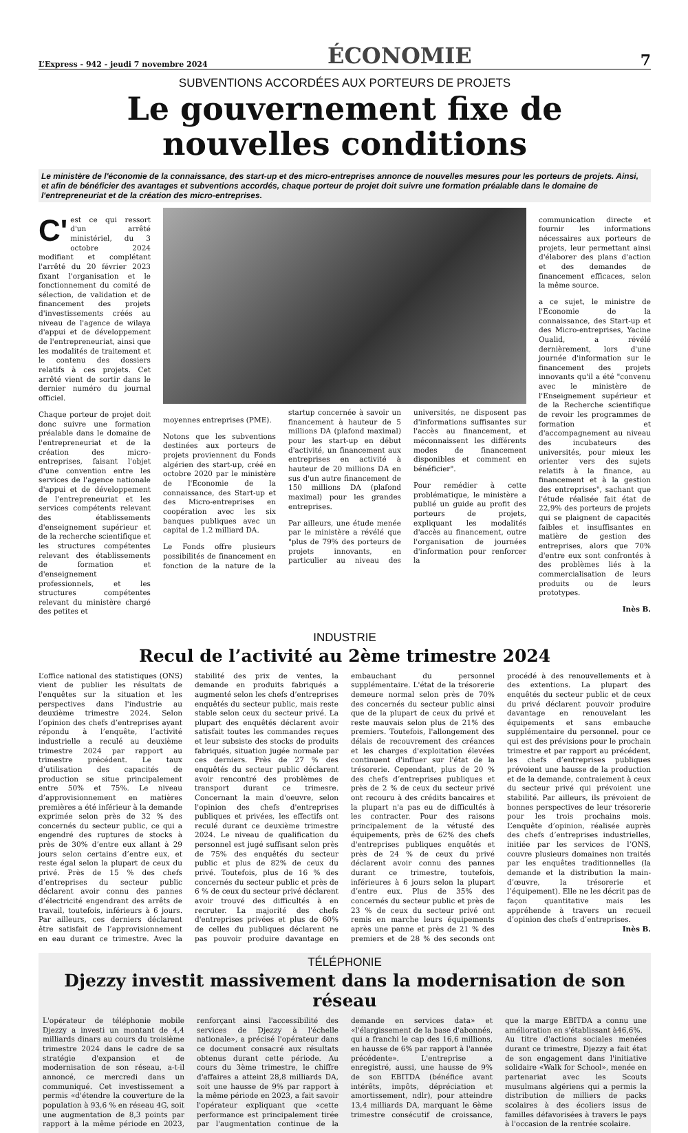L’Express - 942 - jeudi 7 novembre 2024
ÉCONOMIE
7
SUBVENTIONS ACCORDÉES AUX PORTEURS DE PROJETS
Le gouvernement fixe de nouvelles conditions
Le ministère de l'économie de la connaissance, des start-up et des micro-entreprises annonce de nouvelles mesures pour les porteurs de projets. Ainsi, et afin de bénéficier des avantages et subventions accordés, chaque porteur de projet doit suivre une formation préalable dans le domaine de l'entrepreneuriat et de la création des micro-entreprises.
C' est ce qui ressort d'un arrêté ministériel, du 3 octobre 2024 modifiant et complétant l'arrêté du 20 février 2023 fixant l'organisation et le fonctionnement du comité de sélection, de validation et de financement des projets d'investissements créés au niveau de l'agence de wilaya d'appui et de développement de l'entrepreneuriat, ainsi que les modalités de traitement et le contenu des dossiers relatifs à ces projets. Cet arrêté vient de sortir dans le dernier numéro du journal officiel.
Chaque porteur de projet doit donc suivre une formation préalable dans le domaine de l'entrepreneuriat et de la création des micro-entreprises, faisant l'objet d'une convention entre les services de l'agence nationale d'appui et de développement de l'entrepreneuriat et les services compétents relevant des établissements d'enseignement supérieur et de la recherche scientifique et les structures compétentes relevant des établissements de formation et d'enseignement professionnels, et les structures compétentes relevant du ministère chargé des petites et
moyennes entreprises (PME).
Notons que les subventions destinées aux porteurs de projets proviennent du Fonds algérien des start-up, créé en octobre 2020 par le ministère de l'Economie de la connaissance, des Start-up et des Micro-entreprises en coopération avec les six banques publiques avec un capital de 1.2 milliard DA.
Le Fonds offre plusieurs possibilités de financement en fonction de la nature de la startup concernée à savoir un financement à hauteur de 5 millions DA (plafond maximal) pour les start-up en début d'activité, un financement aux entreprises en activité à hauteur de 20 millions DA en sus d'un autre financement de 150 millions DA (plafond maximal) pour les grandes entreprises.
Par ailleurs, une étude menée par le ministère a révélé que "plus de 79% des porteurs de projets innovants, en particulier au niveau des universités, ne disposent pas d'informations suffisantes sur l'accès au financement, et méconnaissent les différents modes de financement disponibles et comment en bénéficier".
Pour remédier à cette problématique, le ministère a publié un guide au profit des porteurs de projets, expliquant les modalités d'accès au financement, outre l'organisation de journées d'information pour renforcer la
communication directe et fournir les informations nécessaires aux porteurs de projets, leur permettant ainsi d'élaborer des plans d'action et des demandes de financement efficaces, selon la même source.
a ce sujet, le ministre de l'Economie de la connaissance, des Start-up et des Micro-entreprises, Yacine Oualid, a révélé dernièrement, lors d'une journée d'information sur le financement des projets innovants qu'il a été "convenu avec le ministère de l'Enseignement supérieur et de la Recherche scientifique de revoir les programmes de formation et d'accompagnement au niveau des incubateurs des universités, pour mieux les orienter vers des sujets relatifs à la finance, au financement et à la gestion des entreprises", sachant que l'étude réalisée fait état de 22,9% des porteurs de projets qui se plaignent de capacités faibles et insuffisantes en matière de gestion des entreprises, alors que 70% d'entre eux sont confrontés à des problèmes liés à la commercialisation de leurs produits ou de leurs prototypes.
Inès B.
INDUSTRIE
Recul de l’activité au 2ème trimestre 2024
L’office national des statistiques (ONS) vient de publier les résultats de l'enquêtes sur la situation et les perspectives dans l'industrie au deuxième trimestre 2024. Selon l’opinion des chefs d’entreprises ayant répondu à l’enquête, l’activité industrielle a reculé au deuxième trimestre 2024 par rapport au trimestre précédent. Le taux d’utilisation des capacités de production se situe principalement entre 50% et 75%. Le niveau d’approvisionnement en matières premières a été inférieur à la demande exprimée selon près de 32 % des concernés du secteur public, ce qui a engendré des ruptures de stocks à près de 30% d’entre eux allant à 29 jours selon certains d’entre eux, et reste égal selon la plupart de ceux du privé. Près de 15 % des chefs d’entreprises du secteur public déclarent avoir connu des pannes d’électricité engendrant des arrêts de travail, toutefois, inférieurs à 6 jours. Par ailleurs, ces derniers déclarent être satisfait de l’approvisionnement en eau durant ce trimestre. Avec la stabilité des prix de ventes, la demande en produits fabriqués a augmenté selon les chefs d’entreprises enquêtés du secteur public, mais reste stable selon ceux du secteur privé. La plupart des enquêtés déclarent avoir satisfait toutes les commandes reçues et leur subsiste des stocks de produits fabriqués, situation jugée normale par ces derniers. Près de 27 % des enquêtés du secteur public déclarent avoir rencontré des problèmes de transport durant ce trimesre. Concernant la main d'oeuvre, selon l'opinion des chefs d'entreprises publiques et privées, les effectifs ont reculé durant ce deuxième trimestre 2024. Le niveau de qualification du personnel est jugé suffisant selon près de 75% des enquêtés du secteur public et plus de 82% de ceux du privé. Toutefois, plus de 16 % des concernés du secteur public et près de 6 % de ceux du secteur privé déclarent avoir trouvé des difficultés à en recruter. La majorité des chefs d'entreprises privées et plus de 60% de celles du publiques déclarent ne pas pouvoir produire davantage en embauchant du personnel supplémentaire. L'état de la trésorerie demeure normal selon près de 70% des concernés du secteur public ainsi que de la plupart de ceux du privé et reste mauvais selon plus de 21% des premiers. Toutefois, l'allongement des délais de recouvrement des créances et les charges d'exploitation élevées continuent d'influer sur l'état de la trésorerie. Cependant, plus de 20 % des chefs d’entreprises publiques et près de 2 % de ceux du secteur privé ont recouru à des crédits bancaires et la plupart n'a pas eu de difficultés à les contracter. Pour des raisons principalement de la vétusté des équipements, près de 62% des chefs d'entreprises publiques enquêtés et près de 24 % de ceux du privé déclarent avoir connu des pannes durant ce trimestre, toutefois, inférieures à 6 jours selon la plupart d’entre eux. Plus de 35% des concernés du secteur public et près de 23 % de ceux du secteur privé ont remis en marche leurs équipements après une panne et près de 21 % des premiers et de 28 % des seconds ont procédé à des renouvellements et à des extentions. La plupart des enquêtés du secteur public et de ceux du privé déclarent pouvoir produire davantage en renouvelant les équipements et sans embauche supplémentaire du personnel. pour ce qui est des prévisions pour le prochain trimestre et par rapport au précédent, les chefs d’entreprises publiques prévoient une hausse de la production et de la demande, contraiement à ceux du secteur privé qui prévoient une stabilité. Par ailleurs, ils prévoient de bonnes perspectives de leur trésorerie pour les trois prochains mois. L’enquête d’opinion, réalisée auprès des chefs d’entreprises industrielles, initiée par les services de l’ONS, couvre plusieurs domaines non traités par les enquêtes traditionnelles (la demande et la distribution la main-d’œuvre, la trésorerie et l’équipement). Elle ne les décrit pas de façon quantitative mais les appréhende à travers un recueil d’opinion des chefs d’entreprises.
Inès B.
TÉLÉPHONIE
Djezzy investit massivement dans la modernisation de son réseau
L'opérateur de téléphonie mobile Djezzy a investi un montant de 4,4 milliards dinars au cours du troisième trimestre 2024 dans le cadre de sa stratégie d'expansion et de modernisation de son réseau, a-t-il annoncé, ce mercredi dans un communiqué. Cet investissement a permis «d'étendre la couverture de la population à 93,6 % en réseau 4G, soit une augmentation de 8,3 points par rapport à la même période en 2023, renforçant ainsi l'accessibilité des services de Djezzy à l'échelle nationale», a précisé l'opérateur dans ce document consacré aux résultats obtenus durant cette période. Au cours du 3ème trimestre, le chiffre d'affaires a atteint 28,8 milliards DA, soit une hausse de 9% par rapport à la même période en 2023, a fait savoir l'opérateur expliquant que «cette performance est principalement tirée par l'augmentation continue de la demande en services data» et «l'élargissement de la base d'abonnés, qui a franchi le cap des 16,6 millions, en hausse de 6% par rapport à l'année précédente». L'entreprise a enregistré, aussi, une hausse de 9% de son EBITDA (bénéfice avant intérêts, impôts, dépréciation et amortissement, ndlr), pour atteindre 13,4 milliards DA, marquant le 6ème trimestre consécutif de croissance, que la marge EBITDA a connu une amélioration en s'établissant à46,6%.
Au titre d'actions sociales menées durant ce trimestre, Djezzy a fait état de son engagement dans l'initiative solidaire «Walk for School», menée en partenariat avec les Scouts musulmans algériens qui a permis la distribution de milliers de packs scolaires à des écoliers issus de familles défavorisées à travers le pays à l'occasion de la rentrée scolaire.